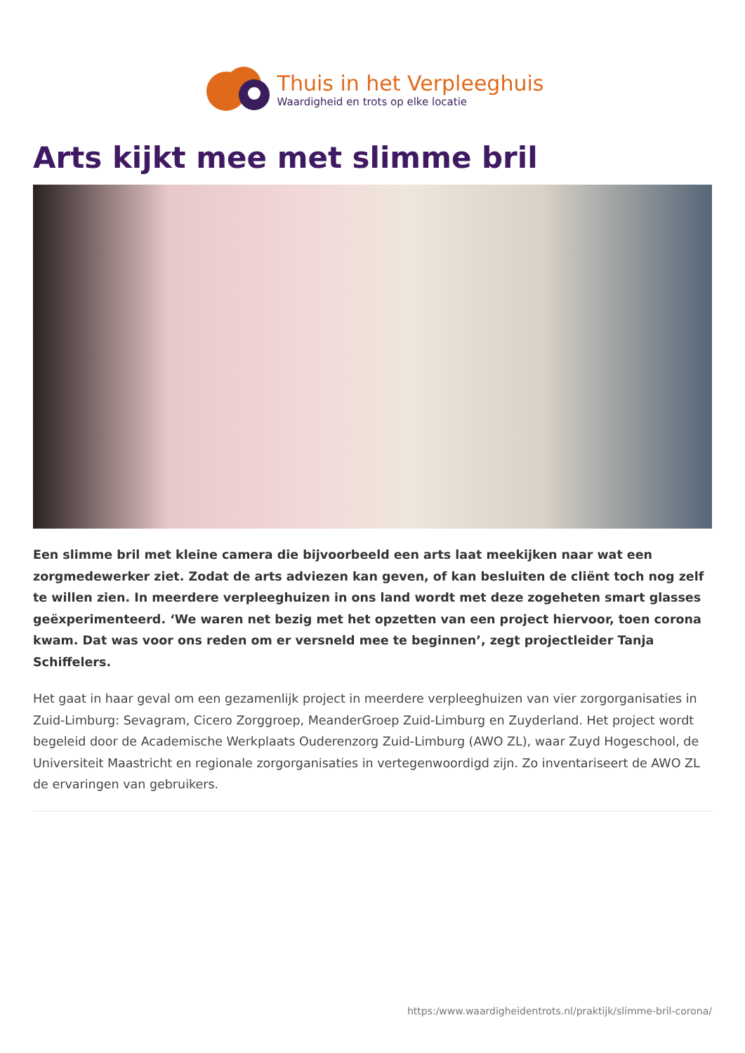Thuis in het Verpleeghuis
Waardigheid en trots op elke locatie
Arts kijkt mee met slimme bril
Een slimme bril met kleine camera die bijvoorbeeld een arts laat meekijken naar wat een zorgmedewerker ziet. Zodat de arts adviezen kan geven, of kan besluiten de cliënt toch nog zelf te willen zien. In meerdere verpleeghuizen in ons land wordt met deze zogeheten smart glasses geëxperimenteerd. ‘We waren net bezig met het opzetten van een project hiervoor, toen corona kwam. Dat was voor ons reden om er versneld mee te beginnen’, zegt projectleider Tanja Schiffelers.
Het gaat in haar geval om een gezamenlijk project in meerdere verpleeghuizen van vier zorgorganisaties in Zuid-Limburg: Sevagram, Cicero Zorggroep, MeanderGroep Zuid-Limburg en Zuyderland. Het project wordt begeleid door de Academische Werkplaats Ouderenzorg Zuid-Limburg (AWO ZL), waar Zuyd Hogeschool, de Universiteit Maastricht en regionale zorgorganisaties in vertegenwoordigd zijn. Zo inventariseert de AWO ZL de ervaringen van gebruikers.
https:/www.waardigheidentrots.nl/praktijk/slimme-bril-corona/